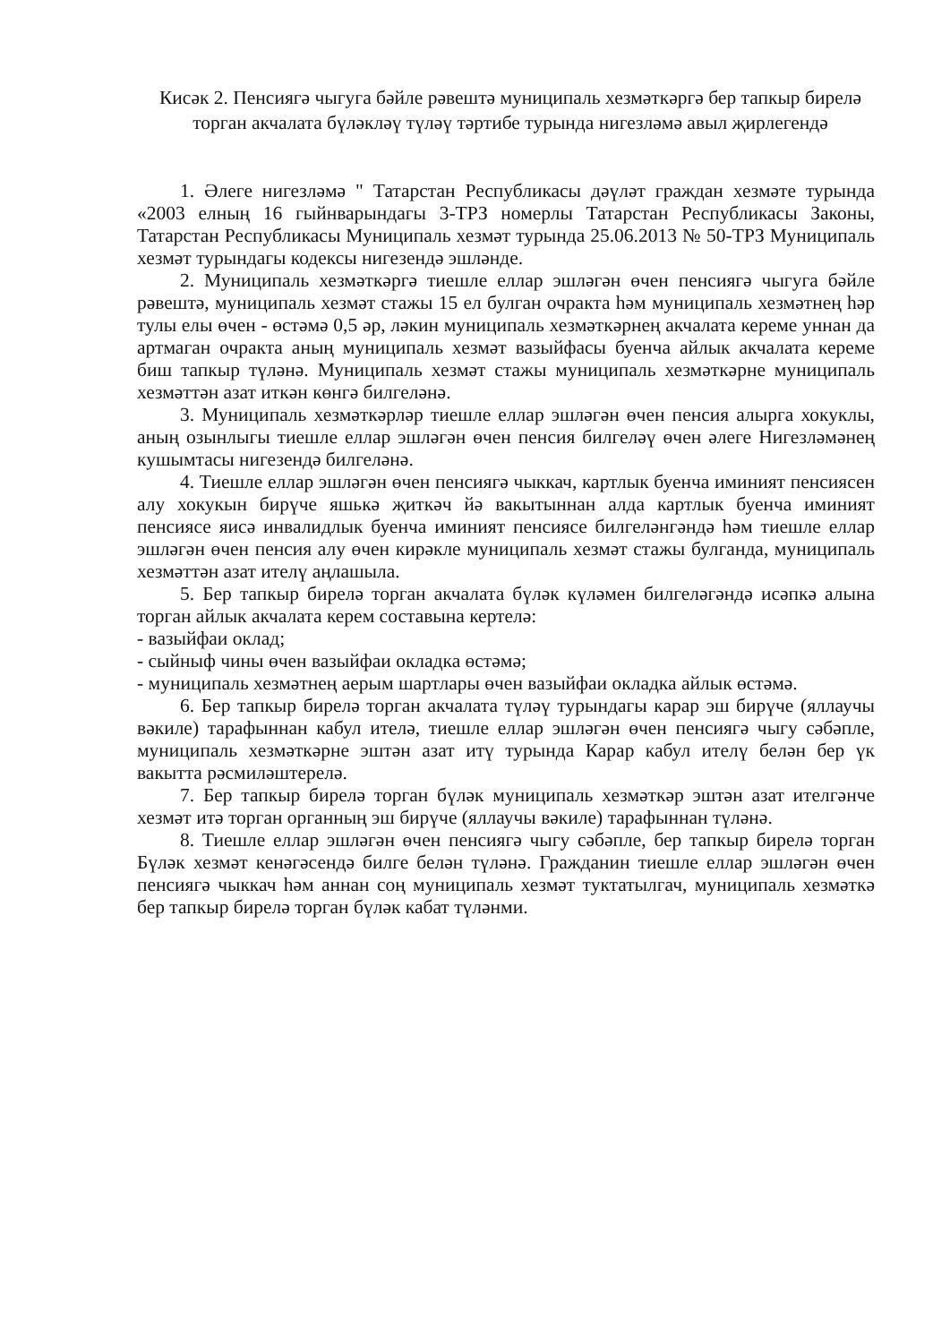Кисәк 2. Пенсиягә чыгуга бәйле рәвештә муниципаль хезмәткәргә бер тапкыр бирелә торган акчалата бүләкләү түләү тәртибе турында нигезләмә авыл җирлегендә
1. Әлеге нигезләмә " Татарстан Республикасы дәүләт граждан хезмәте турында «2003 елның 16 гыйнварындагы 3-ТРЗ номерлы Татарстан Республикасы Законы, Татарстан Республикасы Муниципаль хезмәт турында 25.06.2013 № 50-ТРЗ Муниципаль хезмәт турындагы кодексы нигезендә эшләнде.
2. Муниципаль хезмәткәргә тиешле еллар эшләгән өчен пенсиягә чыгуга бәйле рәвештә, муниципаль хезмәт стажы 15 ел булган очракта һәм муниципаль хезмәтнең һәр тулы елы өчен - өстәмә 0,5 әр, ләкин муниципаль хезмәткәрнең акчалата кереме уннан да артмаган очракта аның муниципаль хезмәт вазыйфасы буенча айлык акчалата кереме биш тапкыр түләнә. Муниципаль хезмәт стажы муниципаль хезмәткәрне муниципаль хезмәттән азат иткән көнгә билгеләнә.
3. Муниципаль хезмәткәрләр тиешле еллар эшләгән өчен пенсия алырга хокуклы, аның озынлыгы тиешле еллар эшләгән өчен пенсия билгеләү өчен әлеге Нигезләмәнең кушымтасы нигезендә билгеләнә.
4. Тиешле еллар эшләгән өчен пенсиягә чыккач, картлык буенча иминият пенсиясен алу хокукын бирүче яшькә җиткәч йә вакытыннан алда картлык буенча иминият пенсиясе яисә инвалидлык буенча иминият пенсиясе билгеләнгәндә һәм тиешле еллар эшләгән өчен пенсия алу өчен кирәкле муниципаль хезмәт стажы булганда, муниципаль хезмәттән азат ителү аңлашыла.
5. Бер тапкыр бирелә торган акчалата бүләк күләмен билгеләгәндә исәпкә алына торган айлык акчалата керем составына кертелә:
- вазыйфаи оклад;
- сыйныф чины өчен вазыйфаи окладка өстәмә;
- муниципаль хезмәтнең аерым шартлары өчен вазыйфаи окладка айлык өстәмә.
6. Бер тапкыр бирелә торган акчалата түләү турындагы карар эш бирүче (яллаучы вәкиле) тарафыннан кабул ителә, тиешле еллар эшләгән өчен пенсиягә чыгу сәбәпле, муниципаль хезмәткәрне эштән азат итү турында Карар кабул ителү белән бер үк вакытта рәсмиләштерелә.
7. Бер тапкыр бирелә торган бүләк муниципаль хезмәткәр эштән азат ителгәнче хезмәт итә торган органның эш бирүче (яллаучы вәкиле) тарафыннан түләнә.
8. Тиешле еллар эшләгән өчен пенсиягә чыгу сәбәпле, бер тапкыр бирелә торган Бүләк хезмәт кенәгәсендә билге белән түләнә. Гражданин тиешле еллар эшләгән өчен пенсиягә чыккач һәм аннан соң муниципаль хезмәт туктатылгач, муниципаль хезмәткә бер тапкыр бирелә торган бүләк кабат түләнми.